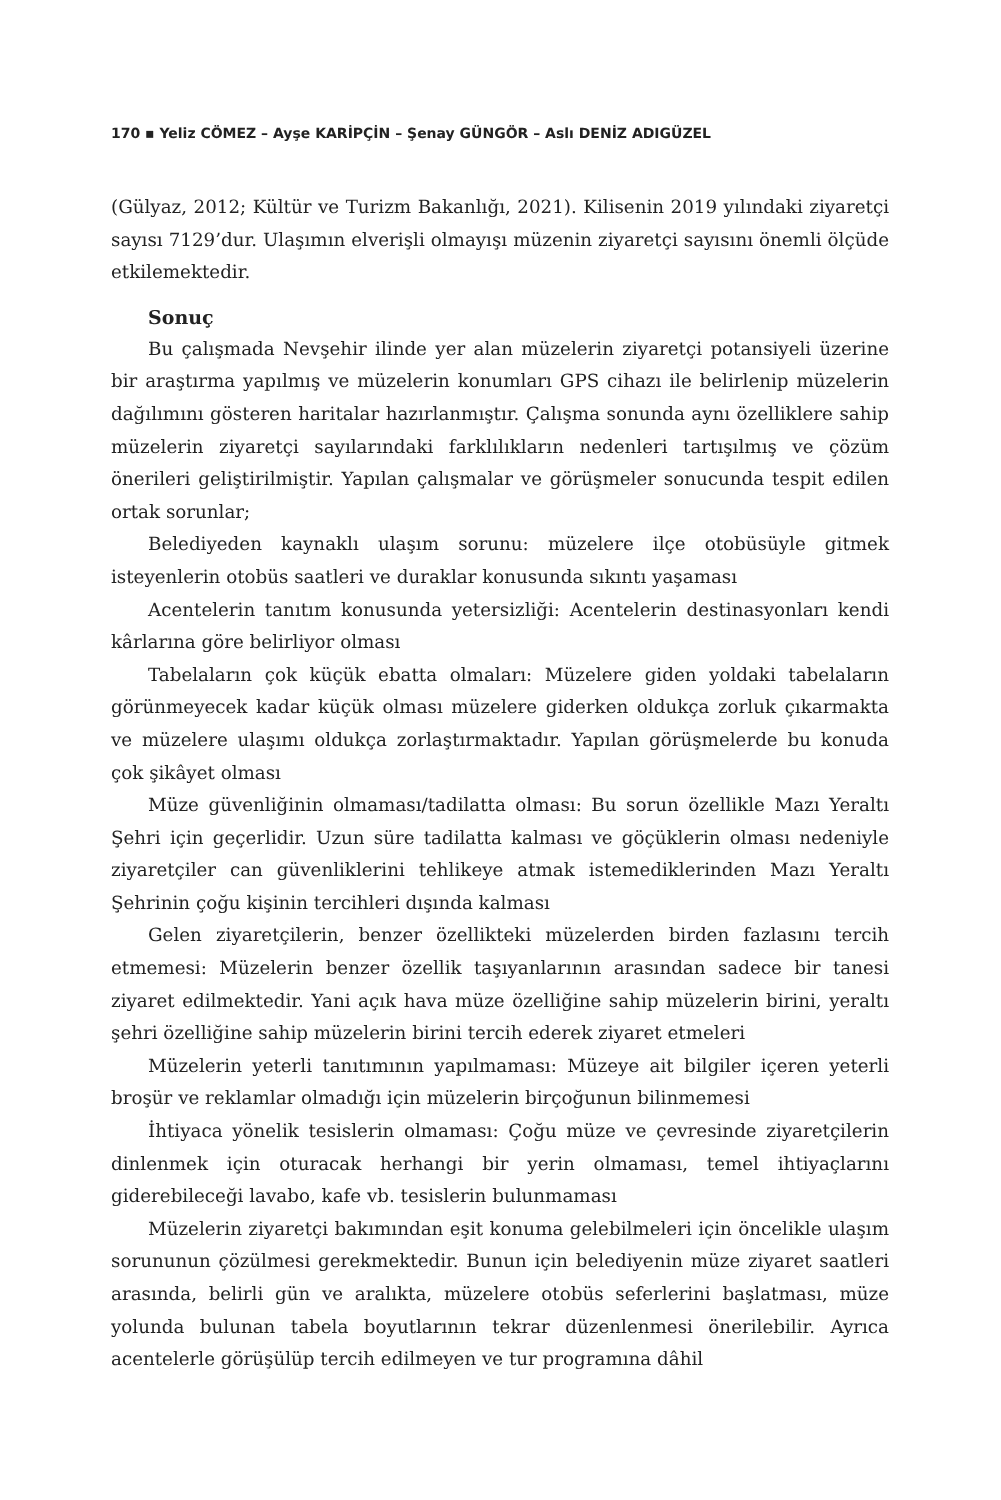170 ▪ Yeliz CÖMEZ – Ayşe KARİPÇİN – Şenay GÜNGÖR – Aslı DENİZ ADIGÜZEL
(Gülyaz, 2012; Kültür ve Turizm Bakanlığı, 2021). Kilisenin 2019 yılındaki ziyaretçi sayısı 7129’dur. Ulaşımın elverişli olmayışı müzenin ziyaretçi sayısını önemli ölçüde etkilemektedir.
Sonuç
Bu çalışmada Nevşehir ilinde yer alan müzelerin ziyaretçi potansiyeli üzerine bir araştırma yapılmış ve müzelerin konumları GPS cihazı ile belirlenip müzelerin dağılımını gösteren haritalar hazırlanmıştır. Çalışma sonunda aynı özelliklere sahip müzelerin ziyaretçi sayılarındaki farklılıkların nedenleri tartışılmış ve çözüm önerileri geliştirilmiştir. Yapılan çalışmalar ve görüşmeler sonucunda tespit edilen ortak sorunlar;
Belediyeden kaynaklı ulaşım sorunu: müzelere ilçe otobüsüyle gitmek isteyenlerin otobüs saatleri ve duraklar konusunda sıkıntı yaşaması
Acentelerin tanıtım konusunda yetersizliği: Acentelerin destinasyonları kendi kârlarına göre belirliyor olması
Tabelaların çok küçük ebatta olmaları: Müzelere giden yoldaki tabelaların görünmeyecek kadar küçük olması müzelere giderken oldukça zorluk çıkarmakta ve müzelere ulaşımı oldukça zorlaştırmaktadır. Yapılan görüşmelerde bu konuda çok şikâyet olması
Müze güvenliğinin olmaması/tadilatta olması: Bu sorun özellikle Mazı Yeraltı Şehri için geçerlidir. Uzun süre tadilatta kalması ve göçüklerin olması nedeniyle ziyaretçiler can güvenliklerini tehlikeye atmak istemediklerinden Mazı Yeraltı Şehrinin çoğu kişinin tercihleri dışında kalması
Gelen ziyaretçilerin, benzer özellikteki müzelerden birden fazlasını tercih etmemesi: Müzelerin benzer özellik taşıyanlarının arasından sadece bir tanesi ziyaret edilmektedir. Yani açık hava müze özelliğine sahip müzelerin birini, yeraltı şehri özelliğine sahip müzelerin birini tercih ederek ziyaret etmeleri
Müzelerin yeterli tanıtımının yapılmaması: Müzeye ait bilgiler içeren yeterli broşür ve reklamlar olmadığı için müzelerin birçoğunun bilinmemesi
İhtiyaca yönelik tesislerin olmaması: Çoğu müze ve çevresinde ziyaretçilerin dinlenmek için oturacak herhangi bir yerin olmaması, temel ihtiyaçlarını giderebileceği lavabo, kafe vb. tesislerin bulunmaması
Müzelerin ziyaretçi bakımından eşit konuma gelebilmeleri için öncelikle ulaşım sorununun çözülmesi gerekmektedir. Bunun için belediyenin müze ziyaret saatleri arasında, belirli gün ve aralıkta, müzelere otobüs seferlerini başlatması, müze yolunda bulunan tabela boyutlarının tekrar düzenlenmesi önerilebilir. Ayrıca acentelerle görüşülüp tercih edilmeyen ve tur programına dâhil